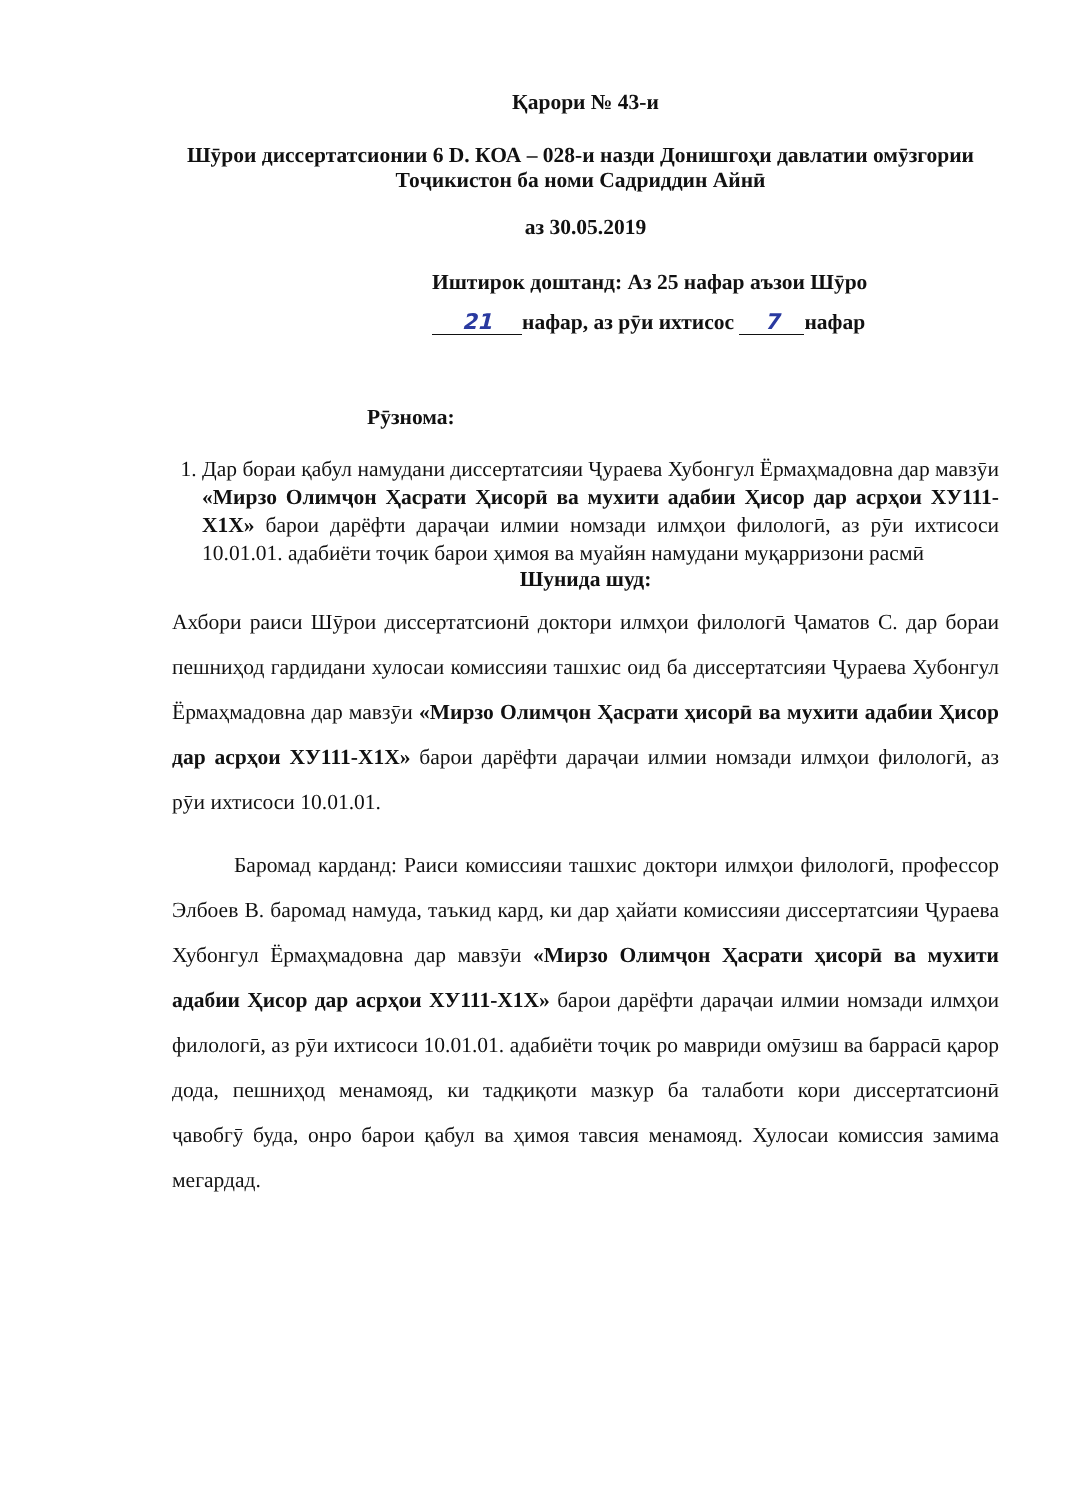Қарори № 43-и
Шӯрои диссертатсионии 6 D. КОА – 028-и назди Донишгоҳи давлатии омӯзгории Тоҷикистон ба номи Садриддин Айнӣ
аз 30.05.2019
Иштирок доштанд: Аз 25 нафар аъзои Шӯро
21 нафар, аз рӯи ихтисос 7 нафар
Рӯзнома:
1. Дар бораи қабул намудани диссертатсияи Ҷураева Хубонгул Ёрмаҳмадовна дар мавзӯи «Мирзо Олимҷон Ҳасрати Ҳисорӣ ва мухити адабии Ҳисор дар асрҳои ХУ111-Х1Х» барои дарёфти дараҷаи илмии номзади илмҳои филологӣ, аз рӯи ихтисоси 10.01.01. адабиёти тоҷик барои ҳимоя ва муайян намудани муқарризони расмӣ
Шунида шуд:
Ахбори раиси Шӯрои диссертатсионӣ доктори илмҳои филологӣ Ҷаматов С. дар бораи пешниҳод гардидани хулосаи комиссияи ташхис оид ба диссертатсияи Ҷураева Хубонгул Ёрмаҳмадовна дар мавзӯи «Мирзо Олимҷон Ҳасрати ҳисорӣ ва мухити адабии Ҳисор дар асрҳои ХУ111-Х1Х» барои дарёфти дараҷаи илмии номзади илмҳои филологӣ, аз рӯи ихтисоси 10.01.01.
Баромад карданд: Раиси комиссияи ташхис доктори илмҳои филологӣ, профессор Элбоев В. баромад намуда, таъкид кард, ки дар ҳайати комиссияи диссертатсияи Ҷураева Хубонгул Ёрмаҳмадовна дар мавзӯи «Мирзо Олимҷон Ҳасрати ҳисорӣ ва мухити адабии Ҳисор дар асрҳои ХУ111-Х1Х» барои дарёфти дараҷаи илмии номзади илмҳои филологӣ, аз рӯи ихтисоси 10.01.01. адабиёти тоҷик ро мавриди омӯзиш ва баррасӣ қарор дода, пешниҳод менамояд, ки тадқиқоти мазкур ба талаботи кори диссертатсионӣ ҷавобгӯ буда, онро барои қабул ва ҳимоя тавсия менамояд. Хулосаи комиссия замима мегардад.